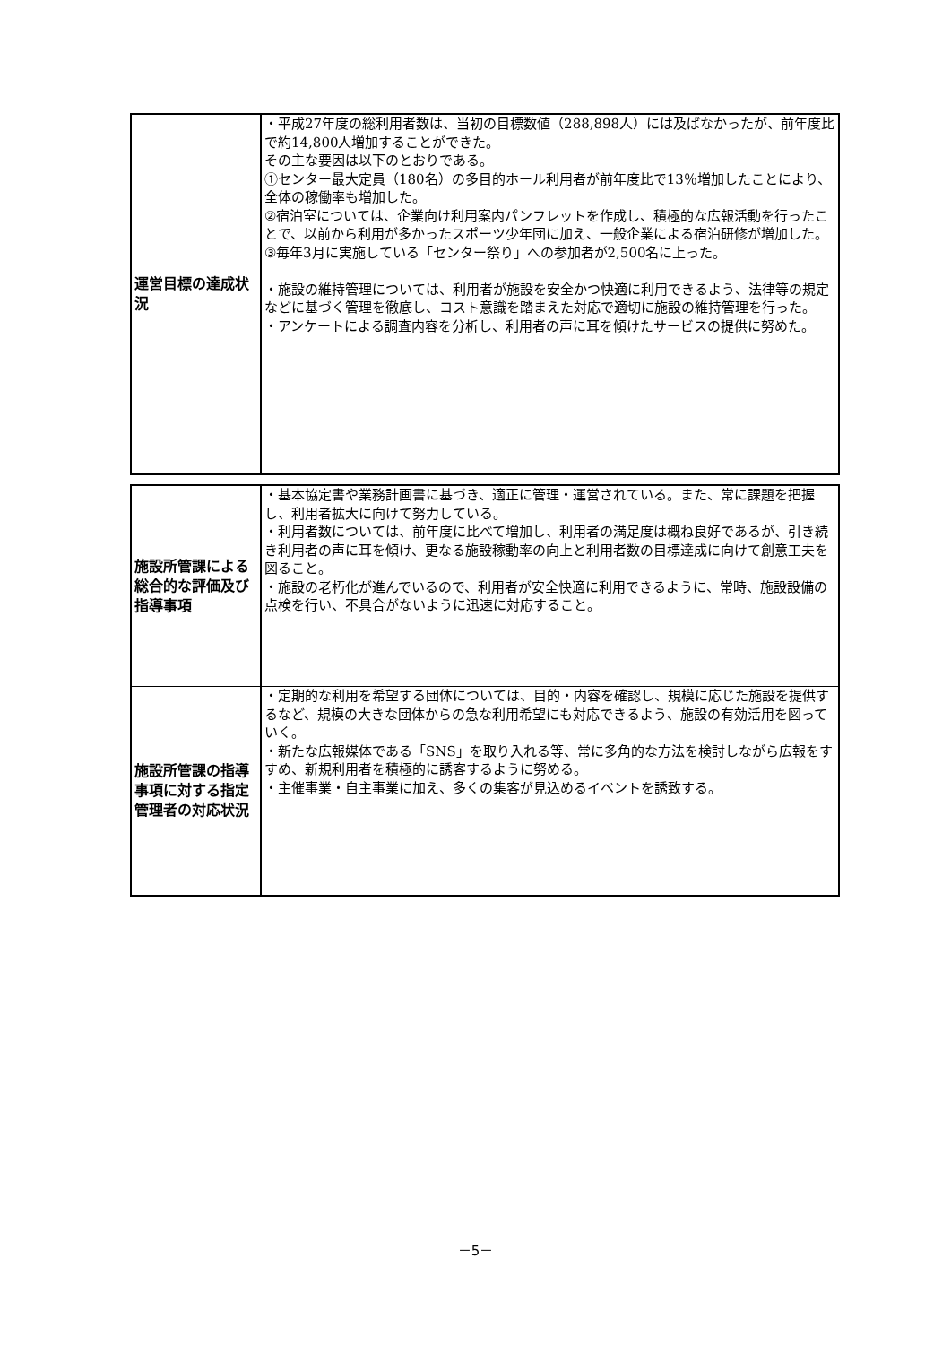| 運営目標の達成状況 | ・平成27年度の総利用者数は、当初の目標数値（288,898人）には及ばなかったが、前年度比で約14,800人増加することができた。 その主な要因は以下のとおりである。 ①センター最大定員（180名）の多目的ホール利用者が前年度比で13％増加したことにより、全体の稼働率も増加した。 ②宿泊室については、企業向け利用案内パンフレットを作成し、積極的な広報活動を行ったことで、以前から利用が多かったスポーツ少年団に加え、一般企業による宿泊研修が増加した。 ③毎年3月に実施している「センター祭り」への参加者が2,500名に上った。 ・施設の維持管理については、利用者が施設を安全かつ快適に利用できるよう、法律等の規定などに基づく管理を徹底し、コスト意識を踏まえた対応で適切に施設の維持管理を行った。 ・アンケートによる調査内容を分析し、利用者の声に耳を傾けたサービスの提供に努めた。 |
| 施設所管課による総合的な評価及び指導事項 | ・基本協定書や業務計画書に基づき、適正に管理・運営されている。また、常に課題を把握し、利用者拡大に向けて努力している。 ・利用者数については、前年度に比べて増加し、利用者の満足度は概ね良好であるが、引き続き利用者の声に耳を傾け、更なる施設稼動率の向上と利用者数の目標達成に向けて創意工夫を図ること。 ・施設の老朽化が進んでいるので、利用者が安全快適に利用できるように、常時、施設設備の点検を行い、不具合がないように迅速に対応すること。 |
| 施設所管課の指導事項に対する指定管理者の対応状況 | ・定期的な利用を希望する団体については、目的・内容を確認し、規模に応じた施設を提供するなど、規模の大きな団体からの急な利用希望にも対応できるよう、施設の有効活用を図っていく。 ・新たな広報媒体である「SNS」を取り入れる等、常に多角的な方法を検討しながら広報をすすめ、新規利用者を積極的に誘客するように努める。 ・主催事業・自主事業に加え、多くの集客が見込めるイベントを誘致する。 |
－5－